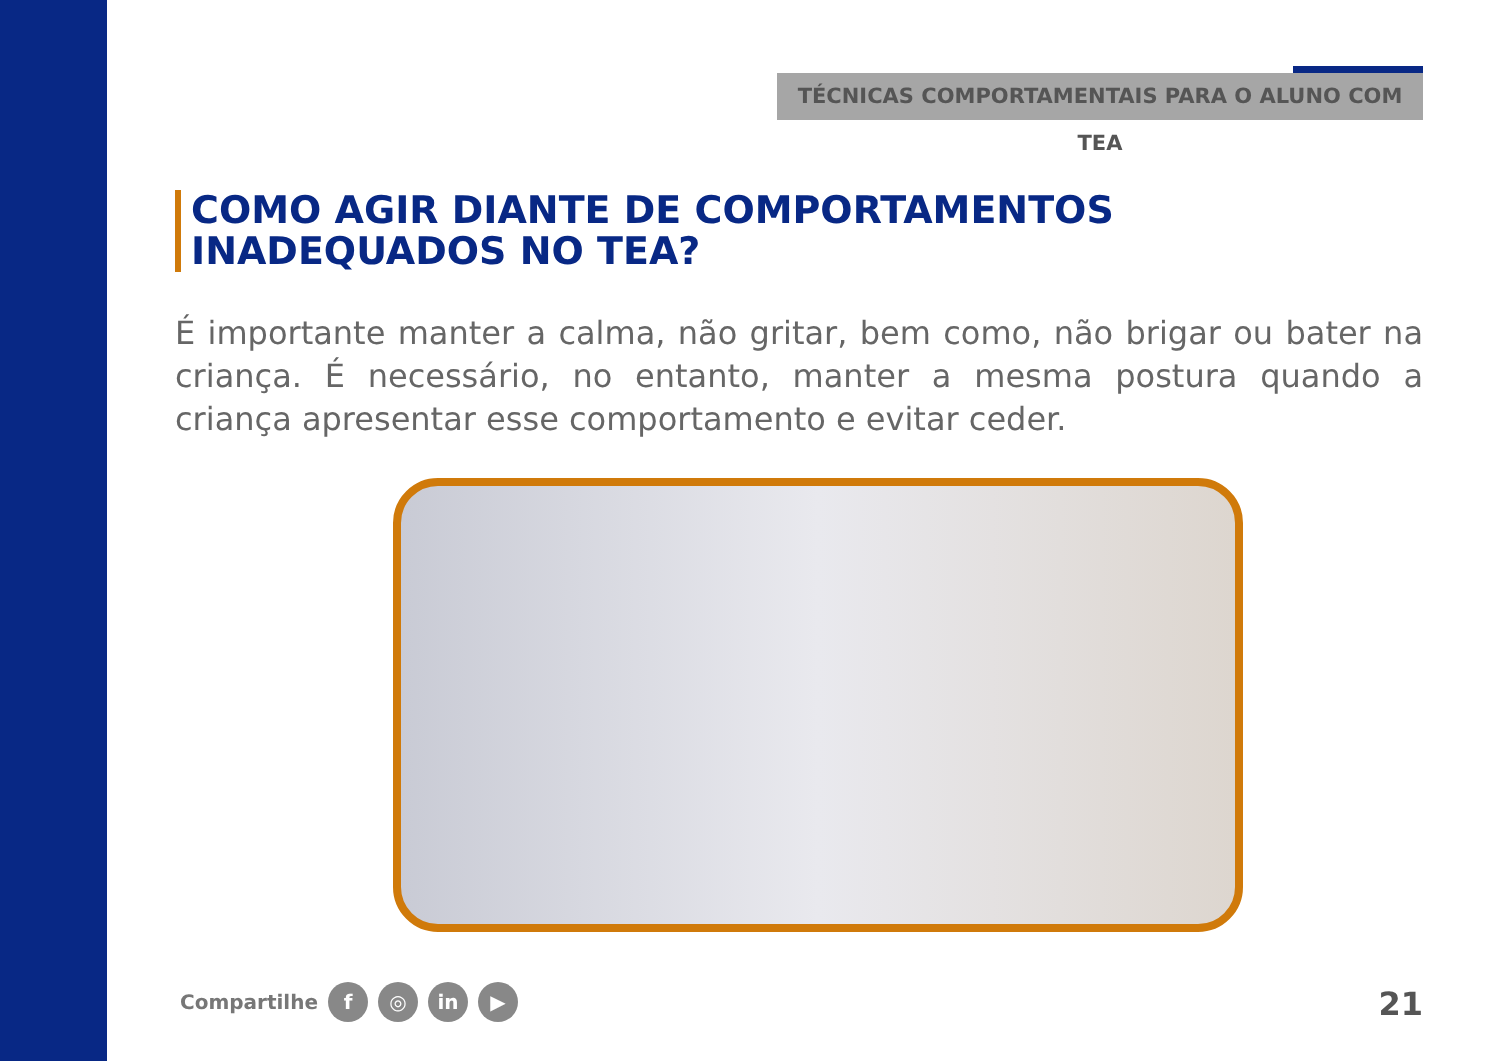TÉCNICAS COMPORTAMENTAIS PARA O ALUNO COM TEA
COMO AGIR DIANTE DE COMPORTAMENTOS INADEQUADOS NO TEA?
É importante manter a calma, não gritar, bem como, não brigar ou bater na criança. É necessário, no entanto, manter a mesma postura quando a criança apresentar esse comportamento e evitar ceder.
Compartilhe f ◎ in ▶ 21